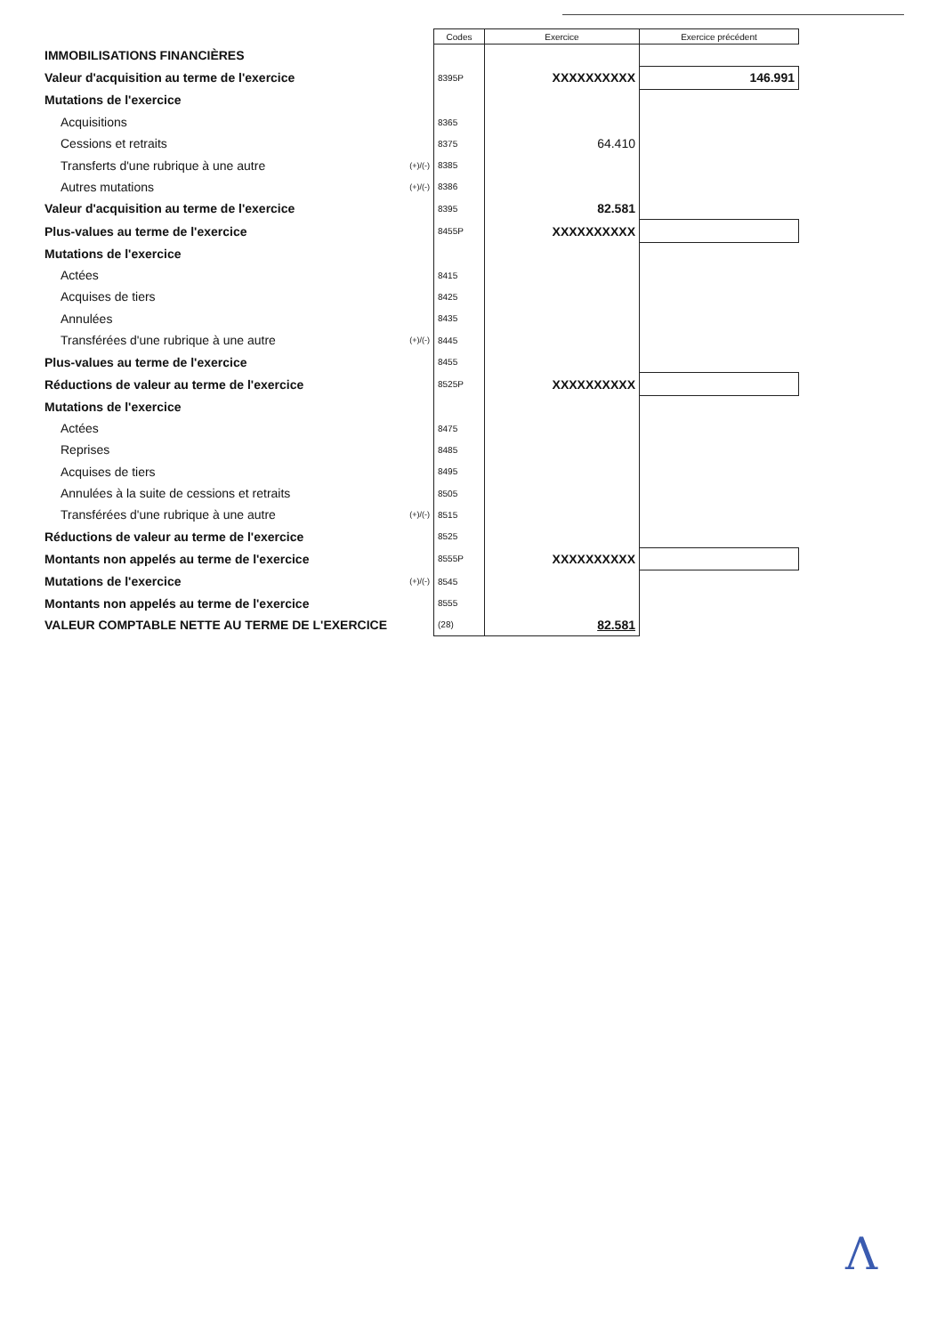| | | Codes | Exercice | Exercice précédent |
| --- | --- | --- | --- | --- |
| IMMOBILISATIONS FINANCIÈRES | | | | |
| Valeur d'acquisition au terme de l'exercice | | 8395P | XXXXXXXXXX | 146.991 |
| Mutations de l'exercice | | | | |
| Acquisitions | | 8365 | | |
| Cessions et retraits | | 8375 | 64.410 | |
| Transferts d'une rubrique à une autre | (+)/(-) | 8385 | | |
| Autres mutations | (+)/(-) | 8386 | | |
| Valeur d'acquisition au terme de l'exercice | | 8395 | 82.581 | |
| Plus-values au terme de l'exercice | | 8455P | XXXXXXXXXX | |
| Mutations de l'exercice | | | | |
| Actées | | 8415 | | |
| Acquises de tiers | | 8425 | | |
| Annulées | | 8435 | | |
| Transférées d'une rubrique à une autre | (+)/(-) | 8445 | | |
| Plus-values au terme de l'exercice | | 8455 | | |
| Réductions de valeur au terme de l'exercice | | 8525P | XXXXXXXXXX | |
| Mutations de l'exercice | | | | |
| Actées | | 8475 | | |
| Reprises | | 8485 | | |
| Acquises de tiers | | 8495 | | |
| Annulées à la suite de cessions et retraits | | 8505 | | |
| Transférées d'une rubrique à une autre | (+)/(-) | 8515 | | |
| Réductions de valeur au terme de l'exercice | | 8525 | | |
| Montants non appelés au terme de l'exercice | | 8555P | XXXXXXXXXX | |
| Mutations de l'exercice | (+)/(-) | 8545 | | |
| Montants non appelés au terme de l'exercice | | 8555 | | |
| VALEUR COMPTABLE NETTE AU TERME DE L'EXERCICE | | (28) | 82.581 | |
Λ